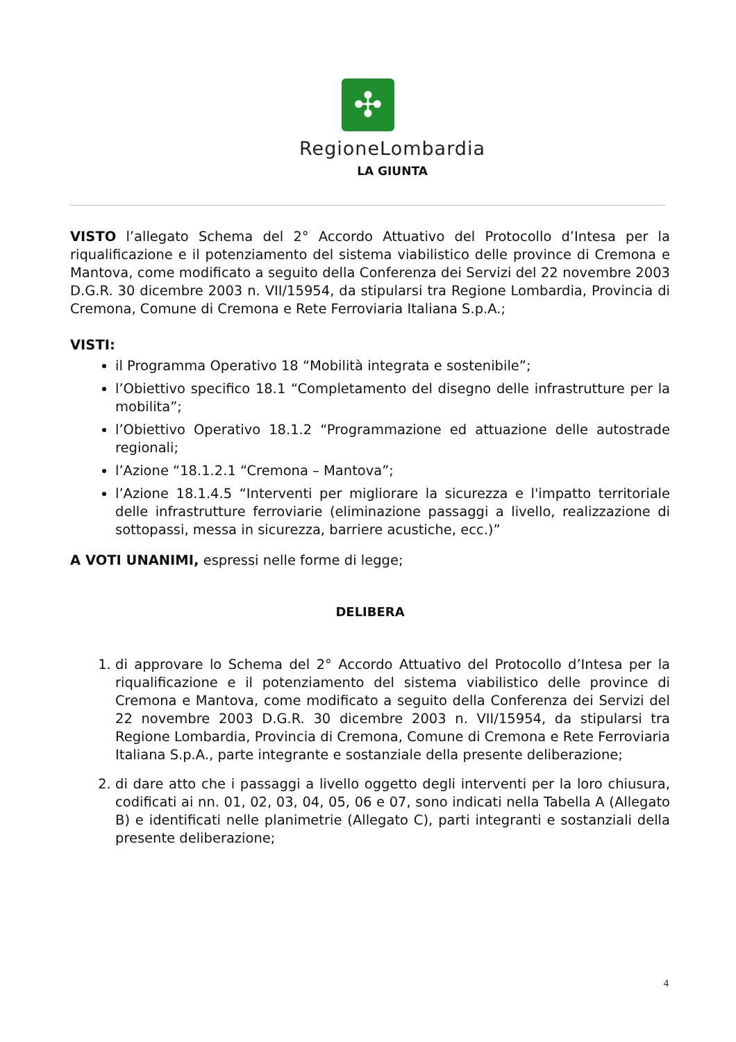✣
RegioneLombardia
LA GIUNTA
VISTO l’allegato Schema del 2° Accordo Attuativo del Protocollo d’Intesa per la riqualificazione e il potenziamento del sistema viabilistico delle province di Cremona e Mantova, come modificato a seguito della Conferenza dei Servizi del 22 novembre 2003 D.G.R. 30 dicembre 2003 n. VII/15954, da stipularsi tra Regione Lombardia, Provincia di Cremona, Comune di Cremona e Rete Ferroviaria Italiana S.p.A.;
VISTI:
il Programma Operativo 18 “Mobilità integrata e sostenibile”;
l’Obiettivo specifico 18.1 “Completamento del disegno delle infrastrutture per la mobilita”;
l’Obiettivo Operativo 18.1.2 “Programmazione ed attuazione delle autostrade regionali;
l’Azione “18.1.2.1 “Cremona – Mantova”;
l’Azione 18.1.4.5 “Interventi per migliorare la sicurezza e l'impatto territoriale delle infrastrutture ferroviarie (eliminazione passaggi a livello, realizzazione di sottopassi, messa in sicurezza, barriere acustiche, ecc.)”
A VOTI UNANIMI, espressi nelle forme di legge;
DELIBERA
1. di approvare lo Schema del 2° Accordo Attuativo del Protocollo d’Intesa per la riqualificazione e il potenziamento del sistema viabilistico delle province di Cremona e Mantova, come modificato a seguito della Conferenza dei Servizi del 22 novembre 2003 D.G.R. 30 dicembre 2003 n. VII/15954, da stipularsi tra Regione Lombardia, Provincia di Cremona, Comune di Cremona e Rete Ferroviaria Italiana S.p.A., parte integrante e sostanziale della presente deliberazione;
2. di dare atto che i passaggi a livello oggetto degli interventi per la loro chiusura, codificati ai nn. 01, 02, 03, 04, 05, 06 e 07, sono indicati nella Tabella A (Allegato B) e identificati nelle planimetrie (Allegato C), parti integranti e sostanziali della presente deliberazione;
4